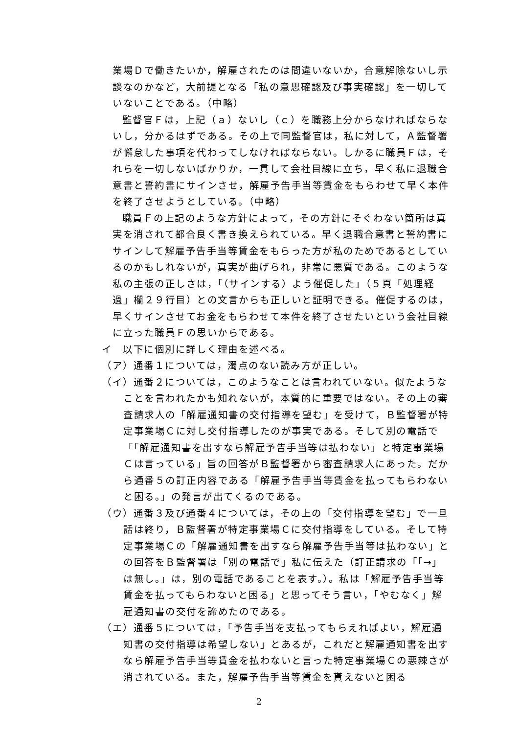業場Ｄで働きたいか，解雇されたのは間違いないか，合意解除ないし示談なのかなど，大前提となる「私の意思確認及び事実確認」を一切していないことである。（中略）
監督官Ｆは，上記（ａ）ないし（ｃ）を職務上分からなければならないし，分かるはずである。その上で同監督官は，私に対して，Ａ監督署が懈怠した事項を代わってしなければならない。しかるに職員Ｆは，それらを一切しないばかりか，一貫して会社目線に立ち，早く私に退職合意書と誓約書にサインさせ，解雇予告手当等賃金をもらわせて早く本件を終了させようとしている。（中略）
職員Ｆの上記のような方針によって，その方針にそぐわない箇所は真実を消されて都合良く書き換えられている。早く退職合意書と誓約書にサインして解雇予告手当等賃金をもらった方が私のためであるとしているのかもしれないが，真実が曲げられ，非常に悪質である。このような私の主張の正しさは，「（サインする）よう催促した」（５頁「処理経過」欄２９行目）との文言からも正しいと証明できる。催促するのは，早くサインさせてお金をもらわせて本件を終了させたいという会社目線に立った職員Ｆの思いからである。
イ　以下に個別に詳しく理由を述べる。
（ア）通番１については，濁点のない読み方が正しい。
（イ）通番２については，このようなことは言われていない。似たようなことを言われたかも知れないが，本質的に重要ではない。その上の審査請求人の「解雇通知書の交付指導を望む」を受けて，Ｂ監督署が特定事業場Ｃに対し交付指導したのが事実である。そして別の電話で「「解雇通知書を出すなら解雇予告手当等は払わない」と特定事業場Ｃは言っている」旨の回答がＢ監督署から審査請求人にあった。だから通番５の訂正内容である「解雇予告手当等賃金を払ってもらわないと困る。」の発言が出てくるのである。
（ウ）通番３及び通番４については，その上の「交付指導を望む」で一旦話は終り，Ｂ監督署が特定事業場Ｃに交付指導をしている。そして特定事業場Ｃの「解雇通知書を出すなら解雇予告手当等は払わない」との回答をＢ監督署は「別の電話で」私に伝えた（訂正請求の「「→」は無し。」は，別の電話であることを表す。）。私は「解雇予告手当等賃金を払ってもらわないと困る」と思ってそう言い，「やむなく」解雇通知書の交付を諦めたのである。
（エ）通番５については，「予告手当を支払ってもらえればよい，解雇通知書の交付指導は希望しない」とあるが，これだと解雇通知書を出すなら解雇予告手当等賃金を払わないと言った特定事業場Ｃの悪辣さが消されている。また，解雇予告手当等賃金を貰えないと困る
2